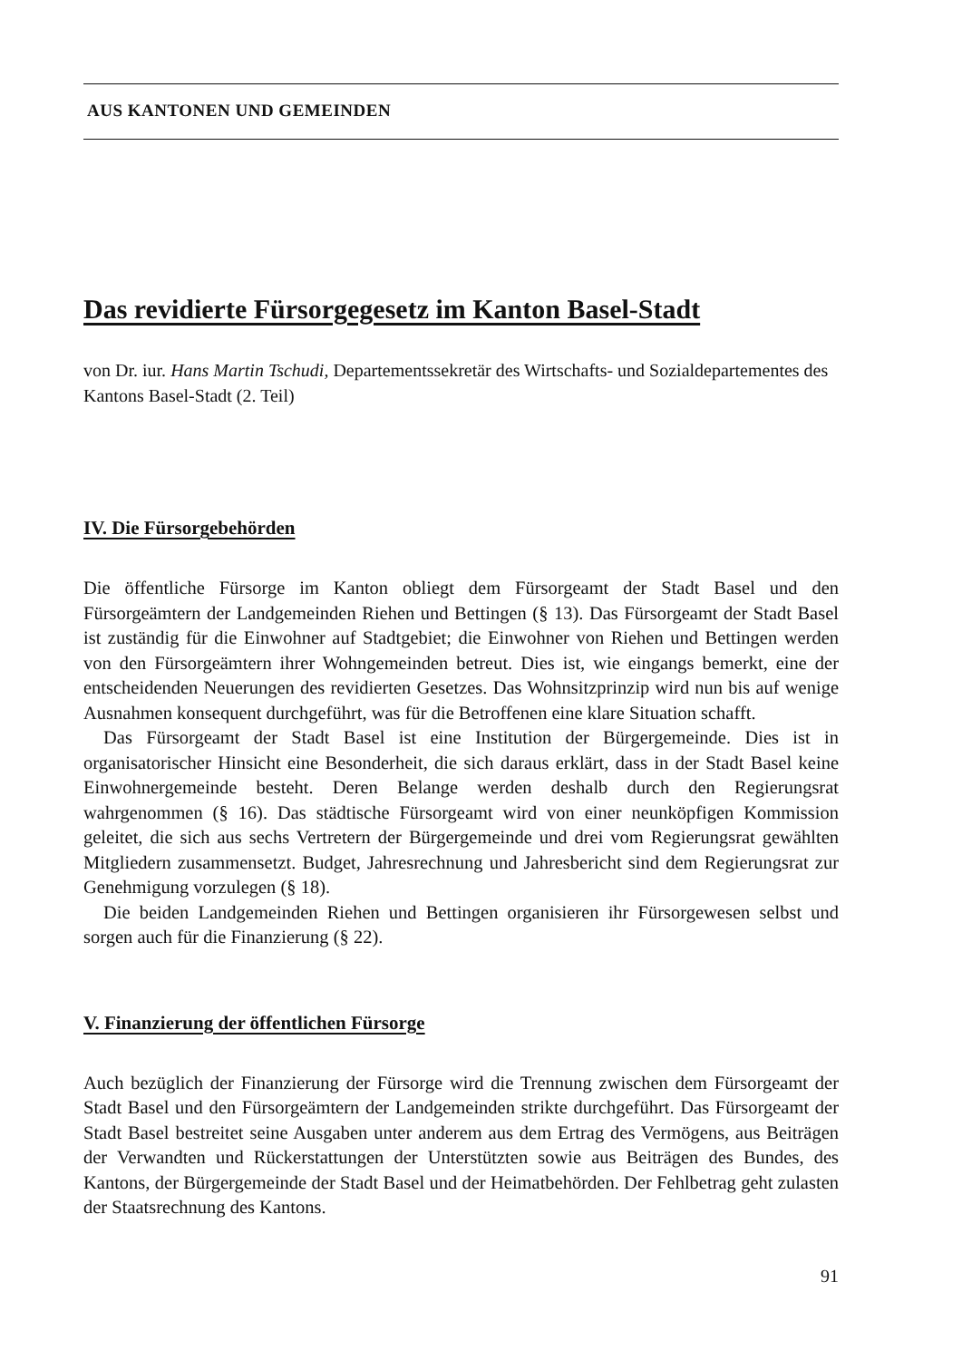AUS KANTONEN UND GEMEINDEN
Das revidierte Fürsorgegesetz im Kanton Basel-Stadt
von Dr. iur. Hans Martin Tschudi, Departementssekretär des Wirtschafts- und Sozialdepartementes des Kantons Basel-Stadt (2. Teil)
IV. Die Fürsorgebehörden
Die öffentliche Fürsorge im Kanton obliegt dem Fürsorgeamt der Stadt Basel und den Fürsorgeämtern der Landgemeinden Riehen und Bettingen (§ 13). Das Fürsorgeamt der Stadt Basel ist zuständig für die Einwohner auf Stadtgebiet; die Einwohner von Riehen und Bettingen werden von den Fürsorgeämtern ihrer Wohngemeinden betreut. Dies ist, wie eingangs bemerkt, eine der entscheidenden Neuerungen des revidierten Gesetzes. Das Wohnsitzprinzip wird nun bis auf wenige Ausnahmen konsequent durchgeführt, was für die Betroffenen eine klare Situation schafft.
Das Fürsorgeamt der Stadt Basel ist eine Institution der Bürgergemeinde. Dies ist in organisatorischer Hinsicht eine Besonderheit, die sich daraus erklärt, dass in der Stadt Basel keine Einwohnergemeinde besteht. Deren Belange werden deshalb durch den Regierungsrat wahrgenommen (§ 16). Das städtische Fürsorgeamt wird von einer neunköpfigen Kommission geleitet, die sich aus sechs Vertretern der Bürgergemeinde und drei vom Regierungsrat gewählten Mitgliedern zusammensetzt. Budget, Jahresrechnung und Jahresbericht sind dem Regierungsrat zur Genehmigung vorzulegen (§ 18).
Die beiden Landgemeinden Riehen und Bettingen organisieren ihr Fürsorgewesen selbst und sorgen auch für die Finanzierung (§ 22).
V. Finanzierung der öffentlichen Fürsorge
Auch bezüglich der Finanzierung der Fürsorge wird die Trennung zwischen dem Fürsorgeamt der Stadt Basel und den Fürsorgeämtern der Landgemeinden strikte durchgeführt. Das Fürsorgeamt der Stadt Basel bestreitet seine Ausgaben unter anderem aus dem Ertrag des Vermögens, aus Beiträgen der Verwandten und Rückerstattungen der Unterstützten sowie aus Beiträgen des Bundes, des Kantons, der Bürgergemeinde der Stadt Basel und der Heimatbehörden. Der Fehlbetrag geht zulasten der Staatsrechnung des Kantons.
91